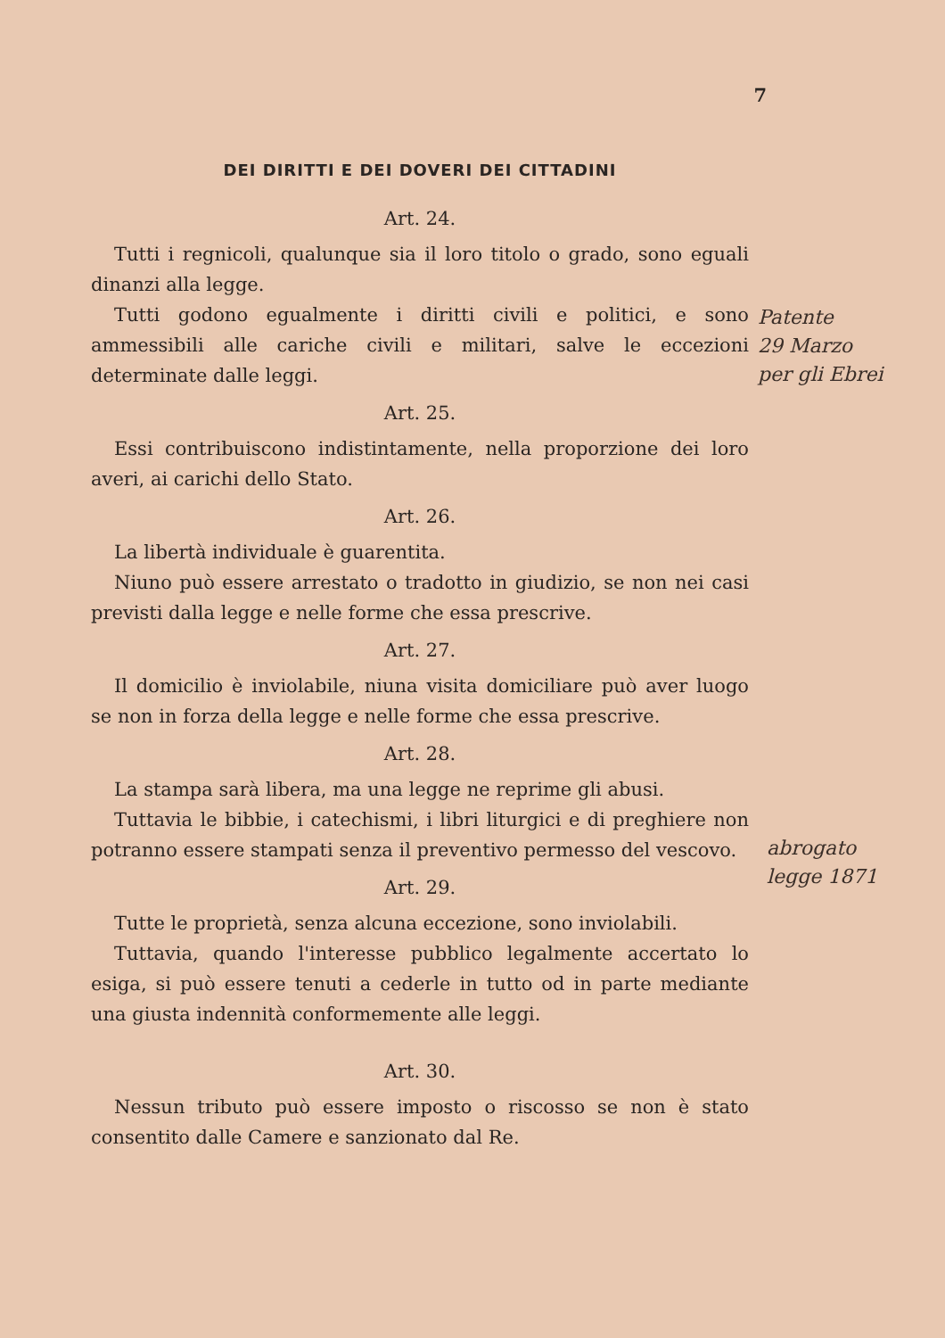7
DEI DIRITTI E DEI DOVERI DEI CITTADINI
Art. 24.
Tutti i regnicoli, qualunque sia il loro titolo o grado, sono eguali dinanzi alla legge.
Tutti godono egualmente i diritti civili e politici, e sono ammessibili alle cariche civili e militari, salve le eccezioni determinate dalle leggi.
Art. 25.
Essi contribuiscono indistintamente, nella proporzione dei loro averi, ai carichi dello Stato.
Art. 26.
La libertà individuale è guarentita.
Niuno può essere arrestato o tradotto in giudizio, se non nei casi previsti dalla legge e nelle forme che essa prescrive.
Art. 27.
Il domicilio è inviolabile, niuna visita domiciliare può aver luogo se non in forza della legge e nelle forme che essa prescrive.
Art. 28.
La stampa sarà libera, ma una legge ne reprime gli abusi.
Tuttavia le bibbie, i catechismi, i libri liturgici e di preghiere non potranno essere stampati senza il preventivo permesso del vescovo.
Art. 29.
Tutte le proprietà, senza alcuna eccezione, sono inviolabili.
Tuttavia, quando l'interesse pubblico legalmente accertato lo esiga, si può essere tenuti a cederle in tutto od in parte mediante una giusta indennità conformemente alle leggi.
Art. 30.
Nessun tributo può essere imposto o riscosso se non è stato consentito dalle Camere e sanzionato dal Re.
Patente
29 Marzo
per gli Ebrei
abrogato
legge 1871